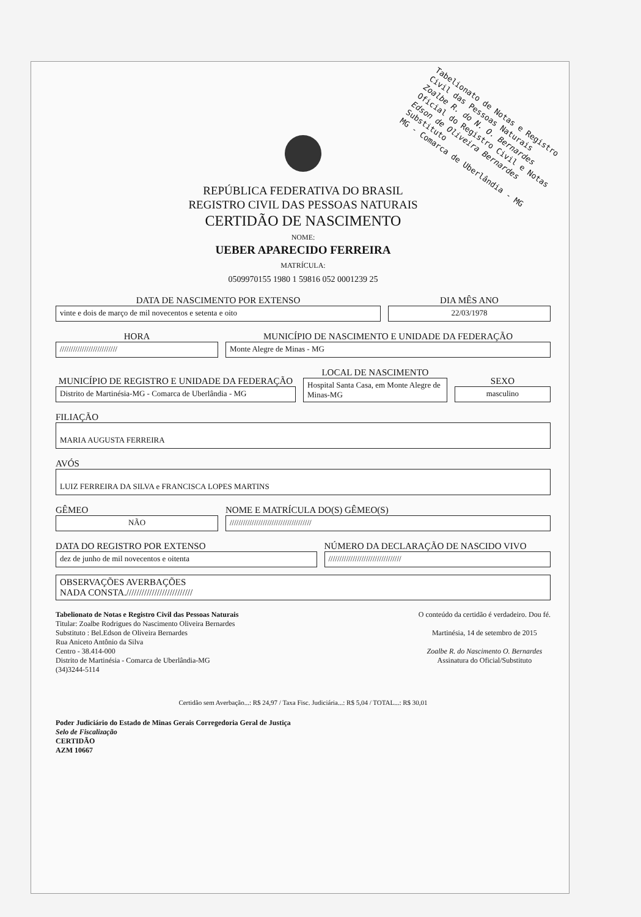Tabelionato de Notas e Registro Civil das Pessoas Naturais
Zoalbe R. do N. O. Bernardes
Oficial do Registro Civil e Notas
Edson de Oliveira Bernardes
Substituto
MG - Comarca de Uberlândia - MG
REPÚBLICA FEDERATIVA DO BRASIL
REGISTRO CIVIL DAS PESSOAS NATURAIS
CERTIDÃO DE NASCIMENTO
NOME:
UEBER APARECIDO FERREIRA
MATRÍCULA:
0509970155 1980 1 59816 052 0001239 25
DATA DE NASCIMENTO POR EXTENSO
vinte e dois de março de mil novecentos e setenta e oito
DIA MÊS ANO
22/03/1978
HORA
//////////////////////////
MUNICÍPIO DE NASCIMENTO E UNIDADE DA FEDERAÇÃO
Monte Alegre de Minas - MG
MUNICÍPIO DE REGISTRO E UNIDADE DA FEDERAÇÃO
Distrito de Martinésia-MG - Comarca de Uberlândia - MG
LOCAL DE NASCIMENTO
Hospital Santa Casa, em Monte Alegre de Minas-MG
SEXO
masculino
FILIAÇÃO
MARIA AUGUSTA FERREIRA
AVÓS
LUIZ FERREIRA DA SILVA e FRANCISCA LOPES MARTINS
GÊMEO
NÃO
NOME E MATRÍCULA DO(S) GÊMEO(S)
/////////////////////////////////////
DATA DO REGISTRO POR EXTENSO
dez de junho de mil novecentos e oitenta
NÚMERO DA DECLARAÇÃO DE NASCIDO VIVO
/////////////////////////////////
OBSERVAÇÕES AVERBAÇÕES
NADA CONSTA.//////////////////////////
Tabelionato de Notas e Registro Civil das Pessoas Naturais
Titular: Zoalbe Rodrigues do Nascimento Oliveira Bernardes
Substituto : Bel.Edson de Oliveira Bernardes
Rua Aniceto Antônio da Silva
Centro - 38.414-000
Distrito de Martinésia - Comarca de Uberlândia-MG
(34)3244-5114
O conteúdo da certidão é verdadeiro. Dou fé.
Martinésia, 14 de setembro de 2015
Zoalbe R. do Nascimento O. Bernardes
Assinatura do Oficial/Substituto
Certidão sem Averbação...: R$ 24,97 / Taxa Fisc. Judiciária...: R$ 5,04 / TOTAL...: R$ 30,01
Poder Judiciário do Estado de Minas Gerais Corregedoria Geral de Justiça
Selo de Fiscalização
CERTIDÃO
AZM 10667